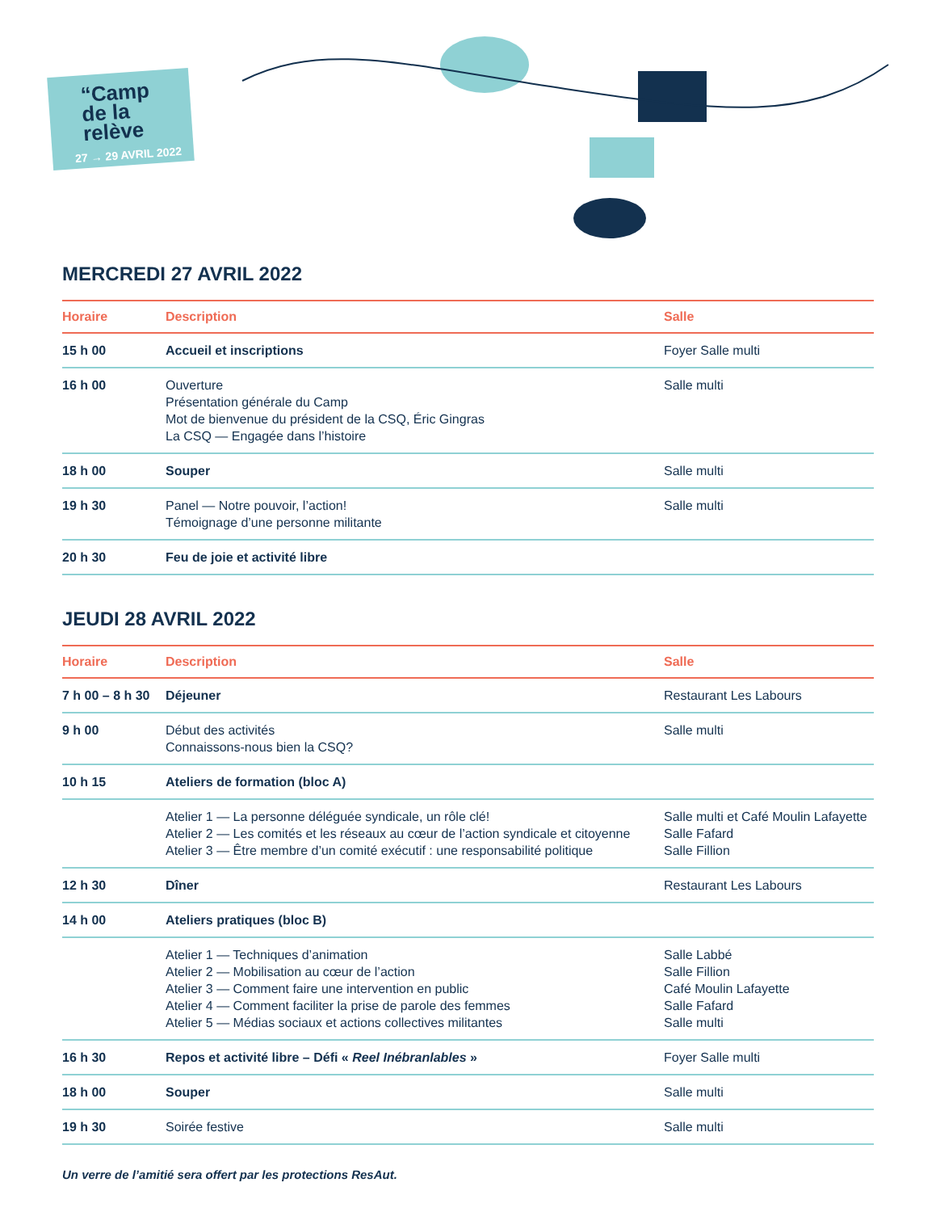“Camp
de la
relève
27 → 29 AVRIL 2022
MERCREDI 27 AVRIL 2022
| Horaire | Description | Salle |
| --- | --- | --- |
| 15 h 00 | Accueil et inscriptions | Foyer Salle multi |
| 16 h 00 | Ouverture Présentation générale du Camp Mot de bienvenue du président de la CSQ, Éric Gingras La CSQ — Engagée dans l’histoire | Salle multi |
| 18 h 00 | Souper | Salle multi |
| 19 h 30 | Panel — Notre pouvoir, l’action! Témoignage d’une personne militante | Salle multi |
| 20 h 30 | Feu de joie et activité libre | |
JEUDI 28 AVRIL 2022
| Horaire | Description | Salle |
| --- | --- | --- |
| 7 h 00 – 8 h 30 | Déjeuner | Restaurant Les Labours |
| 9 h 00 | Début des activités Connaissons-nous bien la CSQ? | Salle multi |
| 10 h 15 | Ateliers de formation (bloc A) | |
| | Atelier 1 — La personne déléguée syndicale, un rôle clé! Atelier 2 — Les comités et les réseaux au cœur de l’action syndicale et citoyenne Atelier 3 — Être membre d’un comité exécutif : une responsabilité politique | Salle multi et Café Moulin Lafayette Salle Fafard Salle Fillion |
| 12 h 30 | Dîner | Restaurant Les Labours |
| 14 h 00 | Ateliers pratiques (bloc B) | |
| | Atelier 1 — Techniques d’animation Atelier 2 — Mobilisation au cœur de l’action Atelier 3 — Comment faire une intervention en public Atelier 4 — Comment faciliter la prise de parole des femmes Atelier 5 — Médias sociaux et actions collectives militantes | Salle Labbé Salle Fillion Café Moulin Lafayette Salle Fafard Salle multi |
| 16 h 30 | Repos et activité libre – Défi « Reel Inébranlables » | Foyer Salle multi |
| 18 h 00 | Souper | Salle multi |
| 19 h 30 | Soirée festive | Salle multi |
Un verre de l’amitié sera offert par les protections ResAut.